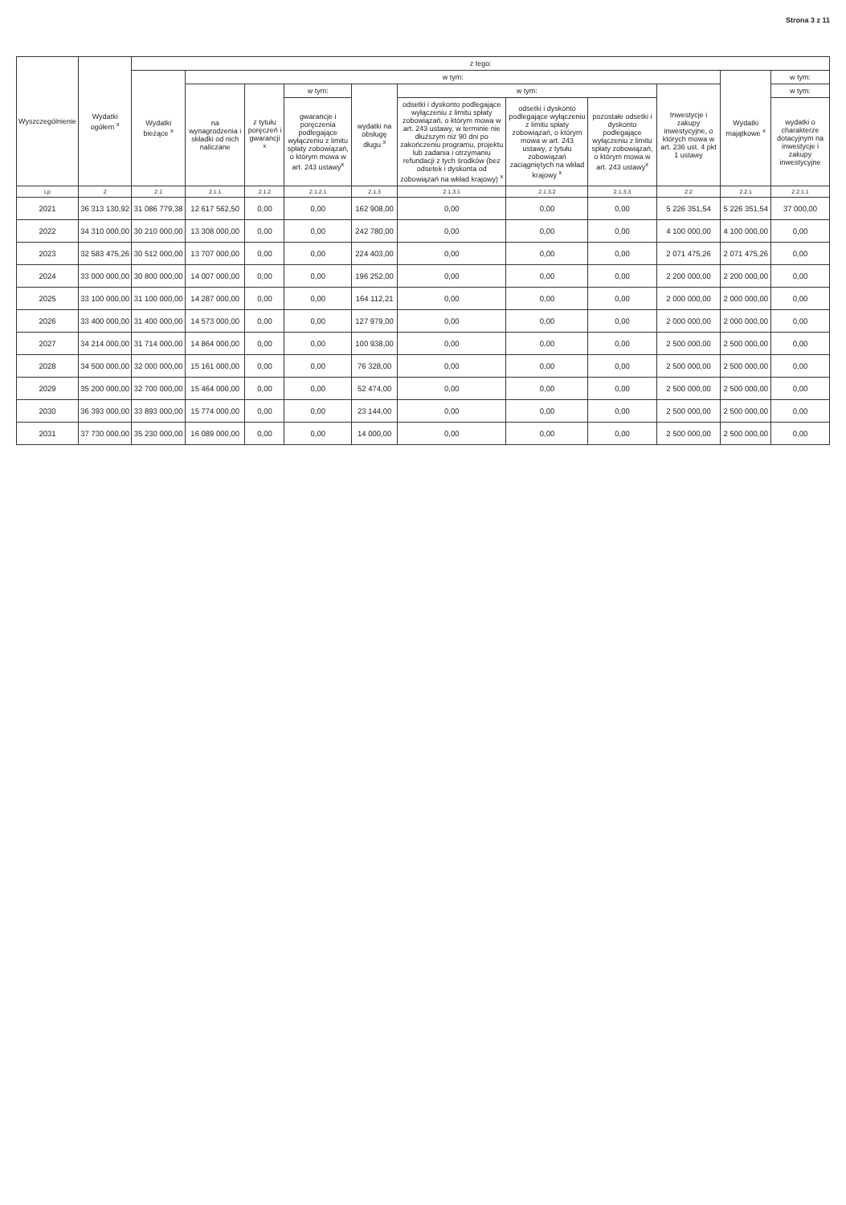Strona 3 z 11
| Wyszczególnienie | Wydatki ogółem <sup>x</sup> | z tego: | | | | | | | | | | |
| --- | --- | --- | --- | --- | --- | --- | --- | --- | --- | --- | --- | --- |
| | | Wydatki bieżące <sup>x</sup> | w tym: | | | | | | | | Wydatki majątkowe <sup>x</sup> | w tym: |
| | | | na wynagrodzenia i składki od nich naliczane | z tytułu poręczeń i gwarancji <sup>x</sup> | w tym: | wydatki na obsługę długu <sup>x</sup> | w tym: | | | Inwestycje i zakupy inwestycyjne, o których mowa w art. 236 ust. 4 pkt 1 ustawy | | w tym: |
| | | | | | gwarancje i poręczenia podlegające wyłączeniu z limitu spłaty zobowiązań, o którym mowa w art. 243 ustawy<sup>x</sup> | | odsetki i dyskonto podlegające wyłączeniu z limitu spłaty zobowiązań, o którym mowa w art. 243 ustawy, w terminie nie dłuższym niż 90 dni po zakończeniu programu, projektu lub zadania i otrzymaniu refundacji z tych środków (bez odsetek i dyskonta od zobowiązań na wkład krajowy) <sup>x</sup> | odsetki i dyskonto podlegające wyłączeniu z limitu spłaty zobowiązań, o którym mowa w art. 243 ustawy, z tytułu zobowiązań zaciągniętych na wkład krajowy <sup>x</sup> | pozostałe odsetki i dyskonto podlegające wyłączeniu z limitu spłaty zobowiązań, o którym mowa w art. 243 ustawy<sup>x</sup> | | | wydatki o charakterze dotacyjnym na inwestycje i zakupy inwestycyjne |
| Lp | 2 | 2.1 | 2.1.1 | 2.1.2 | 2.1.2.1 | 2.1.3 | 2.1.3.1 | 2.1.3.2 | 2.1.3.3 | 2.2 | 2.2.1 | 2.2.1.1 |
| 2021 | 36 313 130,92 | 31 086 779,38 | 12 617 562,50 | 0,00 | 0,00 | 162 908,00 | 0,00 | 0,00 | 0,00 | 5 226 351,54 | 5 226 351,54 | 37 000,00 |
| 2022 | 34 310 000,00 | 30 210 000,00 | 13 308 000,00 | 0,00 | 0,00 | 242 780,00 | 0,00 | 0,00 | 0,00 | 4 100 000,00 | 4 100 000,00 | 0,00 |
| 2023 | 32 583 475,26 | 30 512 000,00 | 13 707 000,00 | 0,00 | 0,00 | 224 403,00 | 0,00 | 0,00 | 0,00 | 2 071 475,26 | 2 071 475,26 | 0,00 |
| 2024 | 33 000 000,00 | 30 800 000,00 | 14 007 000,00 | 0,00 | 0,00 | 196 252,00 | 0,00 | 0,00 | 0,00 | 2 200 000,00 | 2 200 000,00 | 0,00 |
| 2025 | 33 100 000,00 | 31 100 000,00 | 14 287 000,00 | 0,00 | 0,00 | 164 112,21 | 0,00 | 0,00 | 0,00 | 2 000 000,00 | 2 000 000,00 | 0,00 |
| 2026 | 33 400 000,00 | 31 400 000,00 | 14 573 000,00 | 0,00 | 0,00 | 127 979,00 | 0,00 | 0,00 | 0,00 | 2 000 000,00 | 2 000 000,00 | 0,00 |
| 2027 | 34 214 000,00 | 31 714 000,00 | 14 864 000,00 | 0,00 | 0,00 | 100 938,00 | 0,00 | 0,00 | 0,00 | 2 500 000,00 | 2 500 000,00 | 0,00 |
| 2028 | 34 500 000,00 | 32 000 000,00 | 15 161 000,00 | 0,00 | 0,00 | 76 328,00 | 0,00 | 0,00 | 0,00 | 2 500 000,00 | 2 500 000,00 | 0,00 |
| 2029 | 35 200 000,00 | 32 700 000,00 | 15 464 000,00 | 0,00 | 0,00 | 52 474,00 | 0,00 | 0,00 | 0,00 | 2 500 000,00 | 2 500 000,00 | 0,00 |
| 2030 | 36 393 000,00 | 33 893 000,00 | 15 774 000,00 | 0,00 | 0,00 | 23 144,00 | 0,00 | 0,00 | 0,00 | 2 500 000,00 | 2 500 000,00 | 0,00 |
| 2031 | 37 730 000,00 | 35 230 000,00 | 16 089 000,00 | 0,00 | 0,00 | 14 000,00 | 0,00 | 0,00 | 0,00 | 2 500 000,00 | 2 500 000,00 | 0,00 |